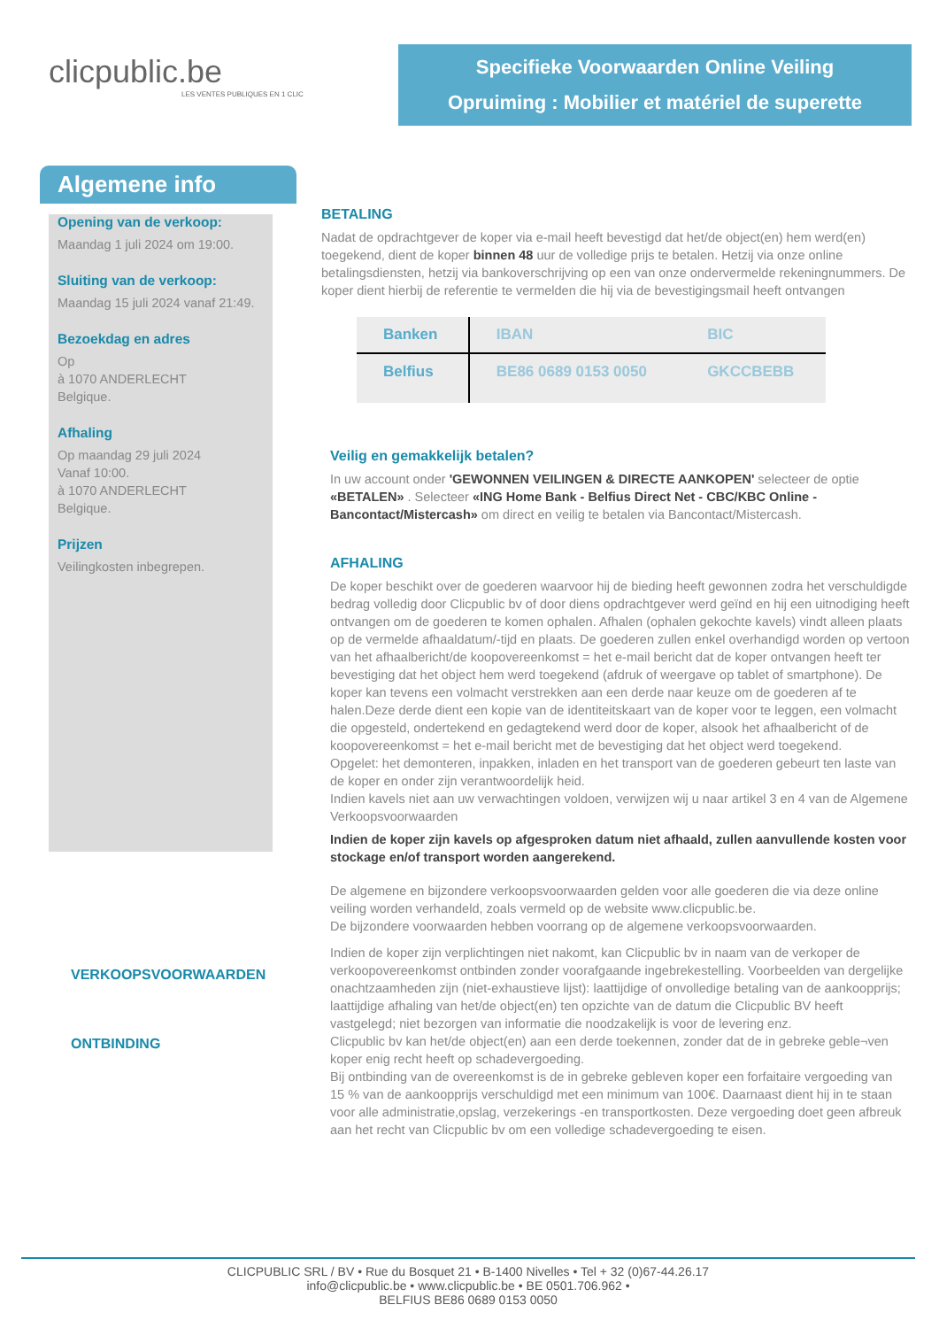clicpublic.be
LES VENTES PUBLIQUES EN 1 CLIC
Specifieke Voorwaarden Online Veiling
Opruiming : Mobilier et matériel de superette
Algemene info
Opening van de verkoop:
Maandag 1 juli 2024 om 19:00.
Sluiting van de verkoop:
Maandag 15 juli 2024 vanaf 21:49.
Bezoekdag en adres
Op
à 1070 ANDERLECHT
Belgique.
Afhaling
Op maandag 29 juli 2024
Vanaf 10:00.
à 1070 ANDERLECHT
Belgique.
Prijzen
Veilingkosten inbegrepen.
VERKOOPSVOORWAARDEN
ONTBINDING
BETALING
Nadat de opdrachtgever de koper via e-mail heeft bevestigd dat het/de object(en) hem werd(en) toegekend, dient de koper binnen 48 uur de volledige prijs te betalen. Hetzij via onze online betalingsdiensten, hetzij via bankoverschrijving op een van onze ondervermelde rekeningnummers. De koper dient hierbij de referentie te vermelden die hij via de bevestigingsmail heeft ontvangen
| Banken | IBAN | BIC |
| --- | --- | --- |
| Belfius | BE86 0689 0153 0050 | GKCCBEBB |
Veilig en gemakkelijk betalen?
In uw account onder 'GEWONNEN VEILINGEN & DIRECTE AANKOPEN' selecteer de optie «BETALEN» . Selecteer «ING Home Bank - Belfius Direct Net - CBC/KBC Online - Bancontact/Mistercash» om direct en veilig te betalen via Bancontact/Mistercash.
AFHALING
De koper beschikt over de goederen waarvoor hij de bieding heeft gewonnen zodra het verschuldigde bedrag volledig door Clicpublic bv of door diens opdrachtgever werd geïnd en hij een uitnodiging heeft ontvangen om de goederen te komen ophalen. Afhalen (ophalen gekochte kavels) vindt alleen plaats op de vermelde afhaaldatum/-tijd en plaats. De goederen zullen enkel overhandigd worden op vertoon van het afhaalbericht/de koopovereenkomst = het e-mail bericht dat de koper ontvangen heeft ter bevestiging dat het object hem werd toegekend (afdruk of weergave op tablet of smartphone). De koper kan tevens een volmacht verstrekken aan een derde naar keuze om de goederen af te halen.Deze derde dient een kopie van de identiteitskaart van de koper voor te leggen, een volmacht die opgesteld, ondertekend en gedagtekend werd door de koper, alsook het afhaalbericht of de koopovereenkomst = het e-mail bericht met de bevestiging dat het object werd toegekend.
Opgelet: het demonteren, inpakken, inladen en het transport van de goederen gebeurt ten laste van de koper en onder zijn verantwoordelijk heid.
Indien kavels niet aan uw verwachtingen voldoen, verwijzen wij u naar artikel 3 en 4 van de Algemene Verkoopsvoorwaarden
Indien de koper zijn kavels op afgesproken datum niet afhaald, zullen aanvullende kosten voor stockage en/of transport worden aangerekend.
De algemene en bijzondere verkoopsvoorwaarden gelden voor alle goederen die via deze online veiling worden verhandeld, zoals vermeld op de website www.clicpublic.be.
De bijzondere voorwaarden hebben voorrang op de algemene verkoopsvoorwaarden.
Indien de koper zijn verplichtingen niet nakomt, kan Clicpublic bv in naam van de verkoper de verkoopovereenkomst ontbinden zonder voorafgaande ingebrekestelling. Voorbeelden van dergelijke onachtzaamheden zijn (niet-exhaustieve lijst): laattijdige of onvolledige betaling van de aankoopprijs; laattijdige afhaling van het/de object(en) ten opzichte van de datum die Clicpublic BV heeft vastgelegd; niet bezorgen van informatie die noodzakelijk is voor de levering enz.
Clicpublic bv kan het/de object(en) aan een derde toekennen, zonder dat de in gebreke geble¬ven koper enig recht heeft op schadevergoeding.
Bij ontbinding van de overeenkomst is de in gebreke gebleven koper een forfaitaire vergoeding van 15 % van de aankoopprijs verschuldigd met een minimum van 100€. Daarnaast dient hij in te staan voor alle administratie,opslag, verzekerings -en transportkosten. Deze vergoeding doet geen afbreuk aan het recht van Clicpublic bv om een volledige schadevergoeding te eisen.
CLICPUBLIC SRL / BV • Rue du Bosquet 21 • B-1400 Nivelles • Tel + 32 (0)67-44.26.17
info@clicpublic.be • www.clicpublic.be • BE 0501.706.962 •
BELFIUS BE86 0689 0153 0050